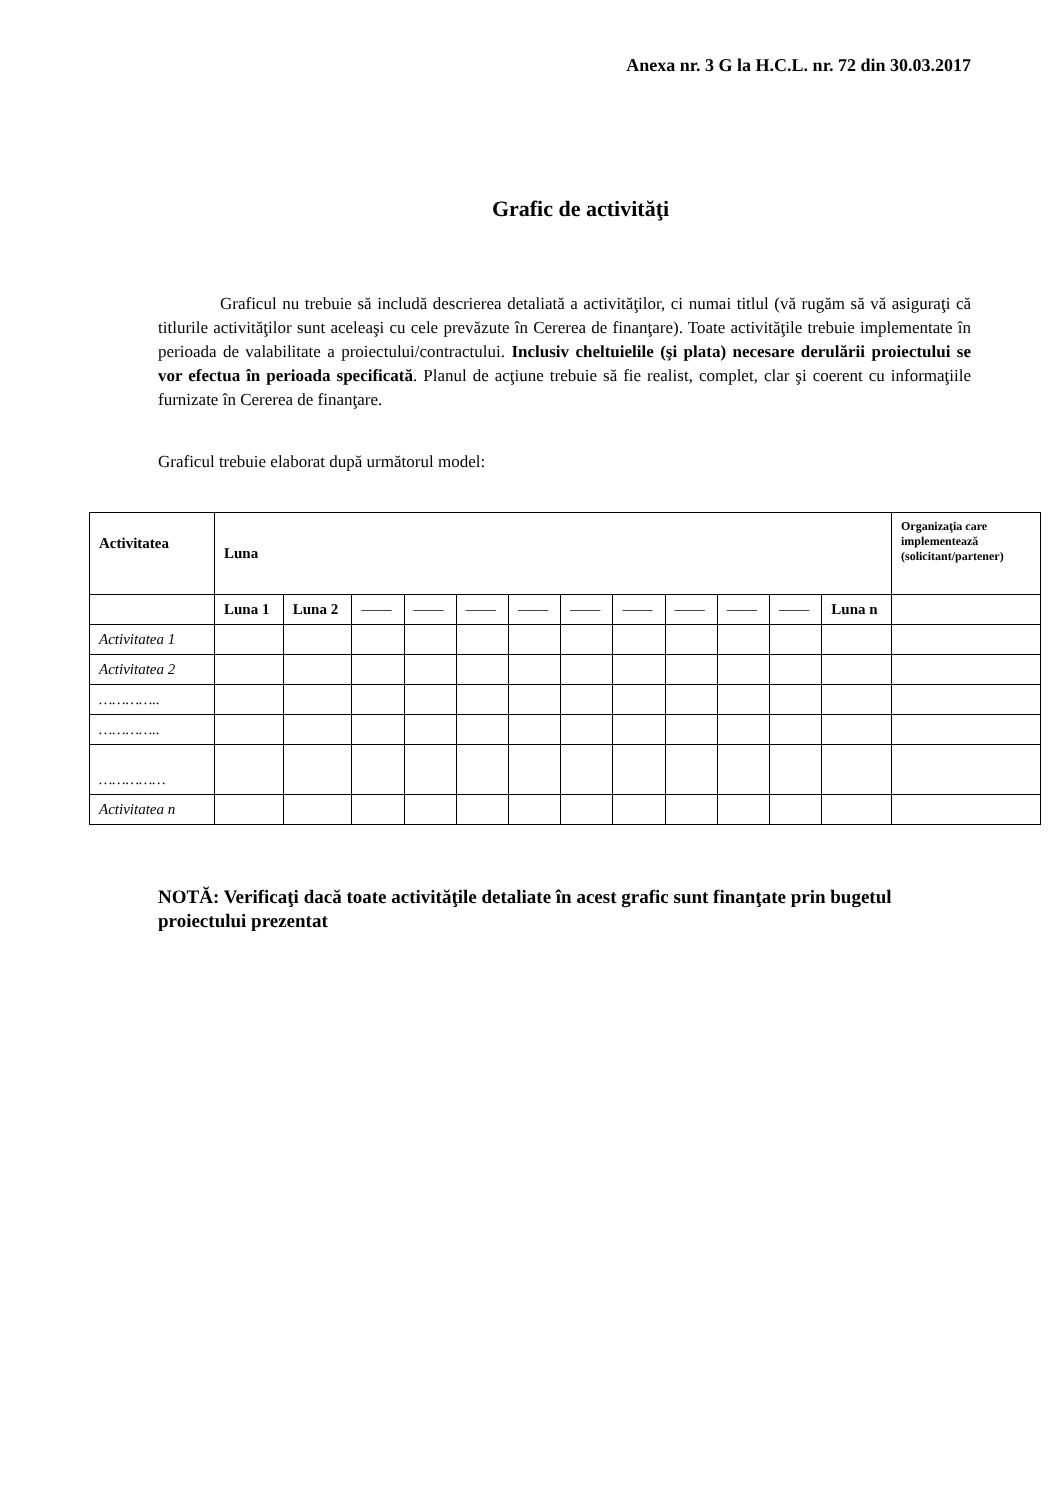Anexa nr. 3 G la H.C.L. nr. 72 din 30.03.2017
Grafic de activităţi
Graficul nu trebuie să includă descrierea detaliată a activităţilor, ci numai titlul (vă rugăm să vă asiguraţi că titlurile activităţilor sunt aceleaşi cu cele prevăzute în Cererea de finanţare). Toate activităţile trebuie implementate în perioada de valabilitate a proiectului/contractului. Inclusiv cheltuielile (şi plata) necesare derulării proiectului se vor efectua în perioada specificată. Planul de acţiune trebuie să fie realist, complet, clar şi coerent cu informaţiile furnizate în Cererea de finanţare.
Graficul trebuie elaborat după următorul model:
| Activitatea | Luna | | | | | | | | | | | | Organizaţia care implementează (solicitant/partener) |
| --- | --- | --- | --- | --- | --- | --- | --- | --- | --- | --- | --- | --- | --- |
| | Luna 1 | Luna 2 | —— | —— | —— | —— | —— | —— | —— | —— | —— | Luna n | |
| Activitatea 1 | | | | | | | | | | | | | |
| Activitatea 2 | | | | | | | | | | | | | |
| ………….. | | | | | | | | | | | | | |
| ………….. | | | | | | | | | | | | | |
| …………… | | | | | | | | | | | | | |
| Activitatea n | | | | | | | | | | | | | |
NOTĂ: Verificaţi dacă toate activităţile detaliate în acest grafic sunt finanţate prin bugetul proiectului prezentat